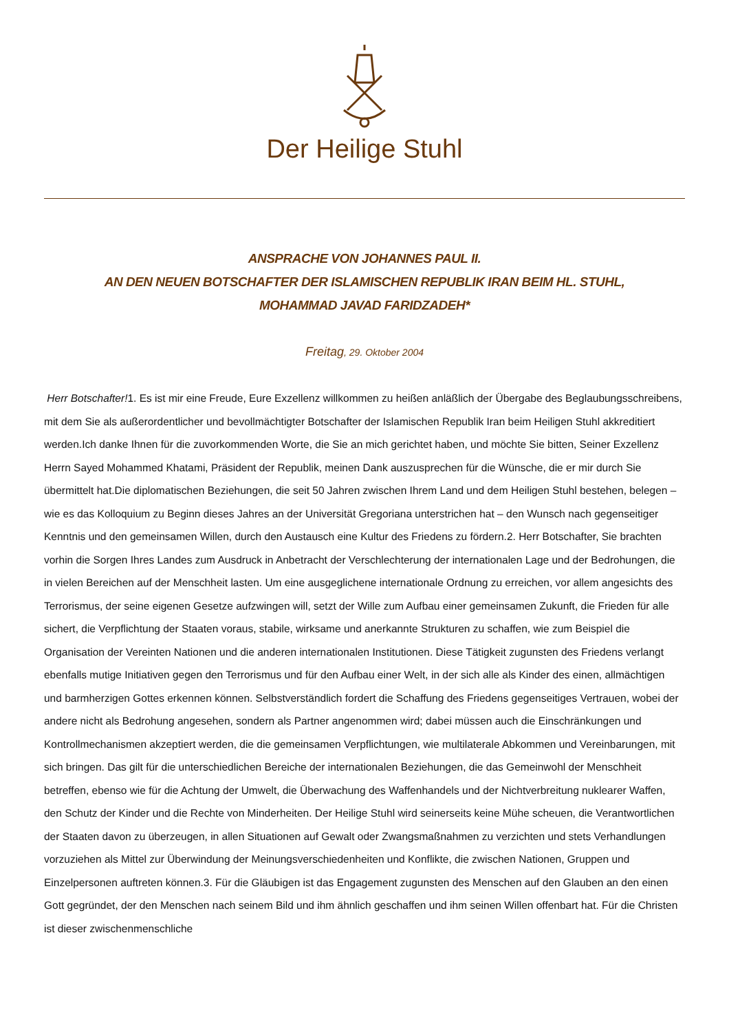Der Heilige Stuhl
ANSPRACHE VON JOHANNES PAUL II.
AN DEN NEUEN BOTSCHAFTER DER ISLAMISCHEN REPUBLIK IRAN BEIM HL. STUHL,
MOHAMMAD JAVAD FARIDZADEH*
Freitag, 29. Oktober 2004
Herr Botschafter!1. Es ist mir eine Freude, Eure Exzellenz willkommen zu heißen anläßlich der Übergabe des Beglaubungsschreibens, mit dem Sie als außerordentlicher und bevollmächtigter Botschafter der Islamischen Republik Iran beim Heiligen Stuhl akkreditiert werden.Ich danke Ihnen für die zuvorkommenden Worte, die Sie an mich gerichtet haben, und möchte Sie bitten, Seiner Exzellenz Herrn Sayed Mohammed Khatami, Präsident der Republik, meinen Dank auszusprechen für die Wünsche, die er mir durch Sie übermittelt hat.Die diplomatischen Beziehungen, die seit 50 Jahren zwischen Ihrem Land und dem Heiligen Stuhl bestehen, belegen – wie es das Kolloquium zu Beginn dieses Jahres an der Universität Gregoriana unterstrichen hat – den Wunsch nach gegenseitiger Kenntnis und den gemeinsamen Willen, durch den Austausch eine Kultur des Friedens zu fördern.2. Herr Botschafter, Sie brachten vorhin die Sorgen Ihres Landes zum Ausdruck in Anbetracht der Verschlechterung der internationalen Lage und der Bedrohungen, die in vielen Bereichen auf der Menschheit lasten. Um eine ausgeglichene internationale Ordnung zu erreichen, vor allem angesichts des Terrorismus, der seine eigenen Gesetze aufzwingen will, setzt der Wille zum Aufbau einer gemeinsamen Zukunft, die Frieden für alle sichert, die Verpflichtung der Staaten voraus, stabile, wirksame und anerkannte Strukturen zu schaffen, wie zum Beispiel die Organisation der Vereinten Nationen und die anderen internationalen Institutionen. Diese Tätigkeit zugunsten des Friedens verlangt ebenfalls mutige Initiativen gegen den Terrorismus und für den Aufbau einer Welt, in der sich alle als Kinder des einen, allmächtigen und barmherzigen Gottes erkennen können. Selbstverständlich fordert die Schaffung des Friedens gegenseitiges Vertrauen, wobei der andere nicht als Bedrohung angesehen, sondern als Partner angenommen wird; dabei müssen auch die Einschränkungen und Kontrollmechanismen akzeptiert werden, die die gemeinsamen Verpflichtungen, wie multilaterale Abkommen und Vereinbarungen, mit sich bringen. Das gilt für die unterschiedlichen Bereiche der internationalen Beziehungen, die das Gemeinwohl der Menschheit betreffen, ebenso wie für die Achtung der Umwelt, die Überwachung des Waffenhandels und der Nichtverbreitung nuklearer Waffen, den Schutz der Kinder und die Rechte von Minderheiten. Der Heilige Stuhl wird seinerseits keine Mühe scheuen, die Verantwortlichen der Staaten davon zu überzeugen, in allen Situationen auf Gewalt oder Zwangsmaßnahmen zu verzichten und stets Verhandlungen vorzuziehen als Mittel zur Überwindung der Meinungsverschiedenheiten und Konflikte, die zwischen Nationen, Gruppen und Einzelpersonen auftreten können.3. Für die Gläubigen ist das Engagement zugunsten des Menschen auf den Glauben an den einen Gott gegründet, der den Menschen nach seinem Bild und ihm ähnlich geschaffen und ihm seinen Willen offenbart hat. Für die Christen ist dieser zwischenmenschliche